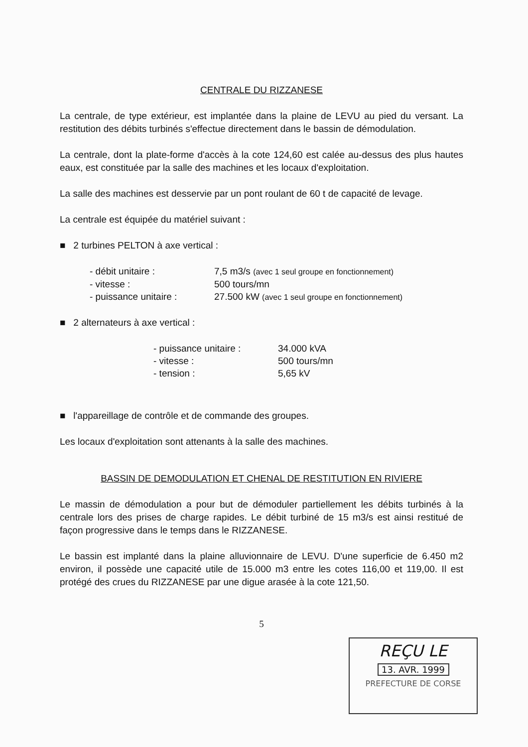CENTRALE DU RIZZANESE
La centrale, de type extérieur, est implantée dans la plaine de LEVU au pied du versant. La restitution des débits turbinés s'effectue directement dans le bassin de démodulation.
La centrale, dont la plate-forme d'accès à la cote 124,60 est calée au-dessus des plus hautes eaux, est constituée par la salle des machines et les locaux d'exploitation.
La salle des machines est desservie par un pont roulant de 60 t de capacité de levage.
La centrale est équipée du matériel suivant :
■ 2 turbines PELTON à axe vertical :
| - débit unitaire : | 7,5 m3/s (avec 1 seul groupe en fonctionnement) |
| - vitesse : | 500 tours/mn |
| - puissance unitaire : | 27.500 kW (avec 1 seul groupe en fonctionnement) |
■ 2 alternateurs à axe vertical :
| - puissance unitaire : | 34.000 kVA |
| - vitesse : | 500 tours/mn |
| - tension : | 5,65 kV |
■ l'appareillage de contrôle et de commande des groupes.
Les locaux d'exploitation sont attenants à la salle des machines.
BASSIN DE DEMODULATION ET CHENAL DE RESTITUTION EN RIVIERE
Le massin de démodulation a pour but de démoduler partiellement les débits turbinés à la centrale lors des prises de charge rapides. Le débit turbiné de 15 m3/s est ainsi restitué de façon progressive dans le temps dans le RIZZANESE.
Le bassin est implanté dans la plaine alluvionnaire de LEVU. D'une superficie de 6.450 m2 environ, il possède une capacité utile de 15.000 m3 entre les cotes 116,00 et 119,00. Il est protégé des crues du RIZZANESE par une digue arasée à la cote 121,50.
5
REÇU LE
13. AVR. 1999
PREFECTURE DE CORSE